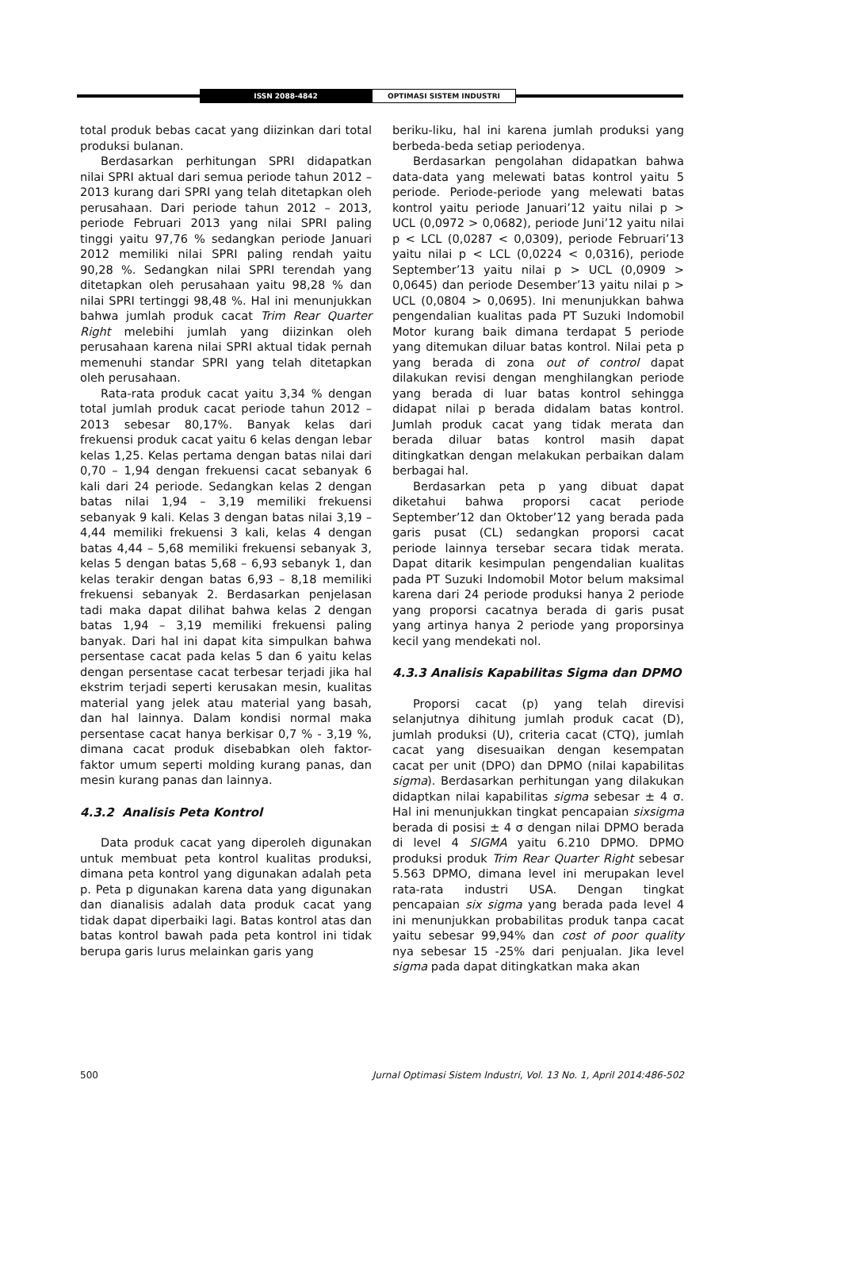ISSN 2088-4842 OPTIMASI SISTEM INDUSTRI
total produk bebas cacat yang diizinkan dari total produksi bulanan.
Berdasarkan perhitungan SPRI didapatkan nilai SPRI aktual dari semua periode tahun 2012 – 2013 kurang dari SPRI yang telah ditetapkan oleh perusahaan. Dari periode tahun 2012 – 2013, periode Februari 2013 yang nilai SPRI paling tinggi yaitu 97,76 % sedangkan periode Januari 2012 memiliki nilai SPRI paling rendah yaitu 90,28 %. Sedangkan nilai SPRI terendah yang ditetapkan oleh perusahaan yaitu 98,28 % dan nilai SPRI tertinggi 98,48 %. Hal ini menunjukkan bahwa jumlah produk cacat Trim Rear Quarter Right melebihi jumlah yang diizinkan oleh perusahaan karena nilai SPRI aktual tidak pernah memenuhi standar SPRI yang telah ditetapkan oleh perusahaan.
Rata-rata produk cacat yaitu 3,34 % dengan total jumlah produk cacat periode tahun 2012 – 2013 sebesar 80,17%. Banyak kelas dari frekuensi produk cacat yaitu 6 kelas dengan lebar kelas 1,25. Kelas pertama dengan batas nilai dari 0,70 – 1,94 dengan frekuensi cacat sebanyak 6 kali dari 24 periode. Sedangkan kelas 2 dengan batas nilai 1,94 – 3,19 memiliki frekuensi sebanyak 9 kali. Kelas 3 dengan batas nilai 3,19 – 4,44 memiliki frekuensi 3 kali, kelas 4 dengan batas 4,44 – 5,68 memiliki frekuensi sebanyak 3, kelas 5 dengan batas 5,68 – 6,93 sebanyk 1, dan kelas terakir dengan batas 6,93 – 8,18 memiliki frekuensi sebanyak 2. Berdasarkan penjelasan tadi maka dapat dilihat bahwa kelas 2 dengan batas 1,94 – 3,19 memiliki frekuensi paling banyak. Dari hal ini dapat kita simpulkan bahwa persentase cacat pada kelas 5 dan 6 yaitu kelas dengan persentase cacat terbesar terjadi jika hal ekstrim terjadi seperti kerusakan mesin, kualitas material yang jelek atau material yang basah, dan hal lainnya. Dalam kondisi normal maka persentase cacat hanya berkisar 0,7 % - 3,19 %, dimana cacat produk disebabkan oleh faktor-faktor umum seperti molding kurang panas, dan mesin kurang panas dan lainnya.
4.3.2 Analisis Peta Kontrol
Data produk cacat yang diperoleh digunakan untuk membuat peta kontrol kualitas produksi, dimana peta kontrol yang digunakan adalah peta p. Peta p digunakan karena data yang digunakan dan dianalisis adalah data produk cacat yang tidak dapat diperbaiki lagi. Batas kontrol atas dan batas kontrol bawah pada peta kontrol ini tidak berupa garis lurus melainkan garis yang
beriku-liku, hal ini karena jumlah produksi yang berbeda-beda setiap periodenya.
Berdasarkan pengolahan didapatkan bahwa data-data yang melewati batas kontrol yaitu 5 periode. Periode-periode yang melewati batas kontrol yaitu periode Januari’12 yaitu nilai p > UCL (0,0972 > 0,0682), periode Juni’12 yaitu nilai p < LCL (0,0287 < 0,0309), periode Februari’13 yaitu nilai p < LCL (0,0224 < 0,0316), periode September’13 yaitu nilai p > UCL (0,0909 > 0,0645) dan periode Desember’13 yaitu nilai p > UCL (0,0804 > 0,0695). Ini menunjukkan bahwa pengendalian kualitas pada PT Suzuki Indomobil Motor kurang baik dimana terdapat 5 periode yang ditemukan diluar batas kontrol. Nilai peta p yang berada di zona out of control dapat dilakukan revisi dengan menghilangkan periode yang berada di luar batas kontrol sehingga didapat nilai p berada didalam batas kontrol. Jumlah produk cacat yang tidak merata dan berada diluar batas kontrol masih dapat ditingkatkan dengan melakukan perbaikan dalam berbagai hal.
Berdasarkan peta p yang dibuat dapat diketahui bahwa proporsi cacat periode September’12 dan Oktober’12 yang berada pada garis pusat (CL) sedangkan proporsi cacat periode lainnya tersebar secara tidak merata. Dapat ditarik kesimpulan pengendalian kualitas pada PT Suzuki Indomobil Motor belum maksimal karena dari 24 periode produksi hanya 2 periode yang proporsi cacatnya berada di garis pusat yang artinya hanya 2 periode yang proporsinya kecil yang mendekati nol.
4.3.3 Analisis Kapabilitas Sigma dan DPMO
Proporsi cacat (p) yang telah direvisi selanjutnya dihitung jumlah produk cacat (D), jumlah produksi (U), criteria cacat (CTQ), jumlah cacat yang disesuaikan dengan kesempatan cacat per unit (DPO) dan DPMO (nilai kapabilitas sigma). Berdasarkan perhitungan yang dilakukan didaptkan nilai kapabilitas sigma sebesar ± 4 σ. Hal ini menunjukkan tingkat pencapaian sixsigma berada di posisi ± 4 σ dengan nilai DPMO berada di level 4 SIGMA yaitu 6.210 DPMO. DPMO produksi produk Trim Rear Quarter Right sebesar 5.563 DPMO, dimana level ini merupakan level rata-rata industri USA. Dengan tingkat pencapaian six sigma yang berada pada level 4 ini menunjukkan probabilitas produk tanpa cacat yaitu sebesar 99,94% dan cost of poor quality nya sebesar 15 -25% dari penjualan. Jika level sigma pada dapat ditingkatkan maka akan
500 Jurnal Optimasi Sistem Industri, Vol. 13 No. 1, April 2014:486-502